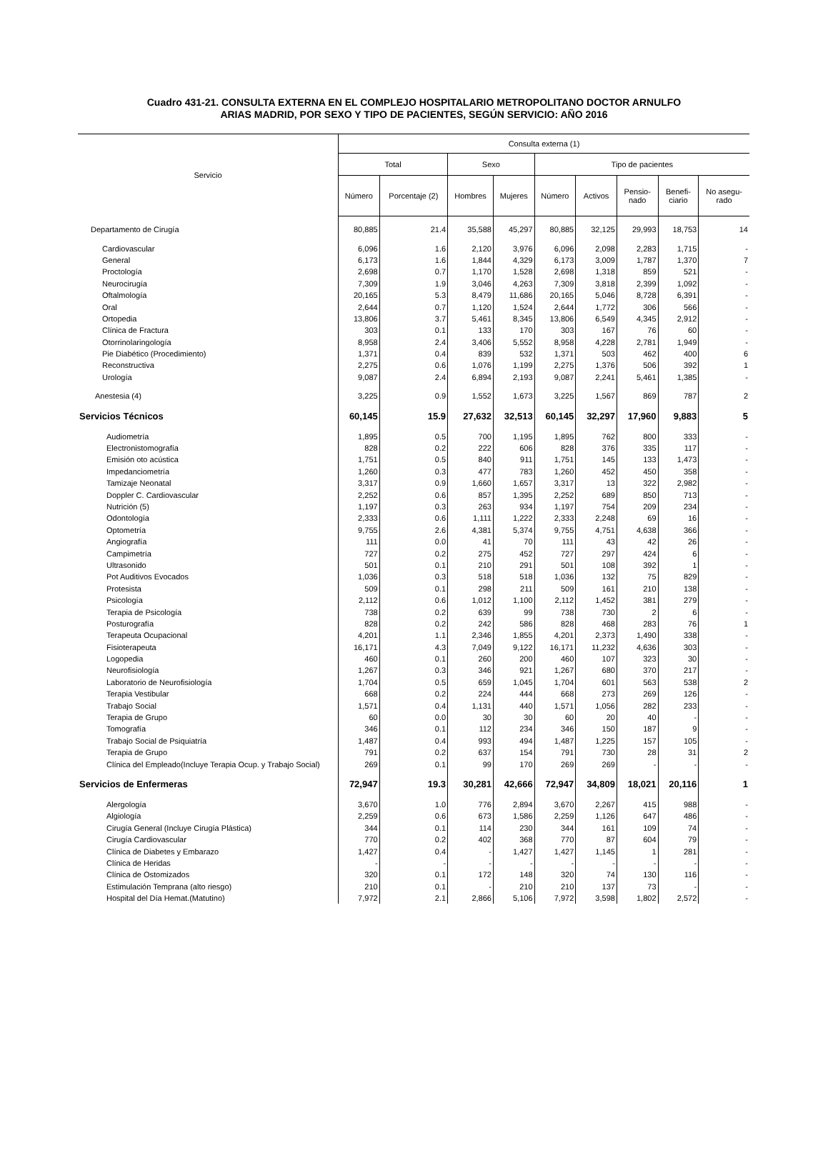Cuadro 431-21. CONSULTA EXTERNA EN EL COMPLEJO HOSPITALARIO METROPOLITANO DOCTOR ARNULFO
ARIAS MADRID, POR SEXO Y TIPO DE PACIENTES, SEGÚN SERVICIO: AÑO 2016
| Servicio | Consulta externa (1) | | | | | | | | |
| --- | --- | --- | --- | --- | --- | --- | --- | --- | --- |
| | Total | | Sexo | | Tipo de pacientes | | | | |
| | Número | Porcentaje (2) | Hombres | Mujeres | Número | Activos | Pensio- nado | Benefi- ciario | No asegu- rado |
| Departamento de Cirugía | 80,885 | 21.4 | 35,588 | 45,297 | 80,885 | 32,125 | 29,993 | 18,753 | 14 |
| Cardiovascular | 6,096 | 1.6 | 2,120 | 3,976 | 6,096 | 2,098 | 2,283 | 1,715 | - |
| General | 6,173 | 1.6 | 1,844 | 4,329 | 6,173 | 3,009 | 1,787 | 1,370 | 7 |
| Proctología | 2,698 | 0.7 | 1,170 | 1,528 | 2,698 | 1,318 | 859 | 521 | - |
| Neurocirugía | 7,309 | 1.9 | 3,046 | 4,263 | 7,309 | 3,818 | 2,399 | 1,092 | - |
| Oftalmología | 20,165 | 5.3 | 8,479 | 11,686 | 20,165 | 5,046 | 8,728 | 6,391 | - |
| Oral | 2,644 | 0.7 | 1,120 | 1,524 | 2,644 | 1,772 | 306 | 566 | - |
| Ortopedia | 13,806 | 3.7 | 5,461 | 8,345 | 13,806 | 6,549 | 4,345 | 2,912 | - |
| Clínica de Fractura | 303 | 0.1 | 133 | 170 | 303 | 167 | 76 | 60 | - |
| Otorrinolaringología | 8,958 | 2.4 | 3,406 | 5,552 | 8,958 | 4,228 | 2,781 | 1,949 | - |
| Pie Diabético (Procedimiento) | 1,371 | 0.4 | 839 | 532 | 1,371 | 503 | 462 | 400 | 6 |
| Reconstructiva | 2,275 | 0.6 | 1,076 | 1,199 | 2,275 | 1,376 | 506 | 392 | 1 |
| Urología | 9,087 | 2.4 | 6,894 | 2,193 | 9,087 | 2,241 | 5,461 | 1,385 | - |
| Anestesia (4) | 3,225 | 0.9 | 1,552 | 1,673 | 3,225 | 1,567 | 869 | 787 | 2 |
| Servicios Técnicos | 60,145 | 15.9 | 27,632 | 32,513 | 60,145 | 32,297 | 17,960 | 9,883 | 5 |
| Audiometría | 1,895 | 0.5 | 700 | 1,195 | 1,895 | 762 | 800 | 333 | - |
| Electronistomografía | 828 | 0.2 | 222 | 606 | 828 | 376 | 335 | 117 | - |
| Emisión oto acústica | 1,751 | 0.5 | 840 | 911 | 1,751 | 145 | 133 | 1,473 | - |
| Impedanciometría | 1,260 | 0.3 | 477 | 783 | 1,260 | 452 | 450 | 358 | - |
| Tamizaje Neonatal | 3,317 | 0.9 | 1,660 | 1,657 | 3,317 | 13 | 322 | 2,982 | - |
| Doppler C. Cardiovascular | 2,252 | 0.6 | 857 | 1,395 | 2,252 | 689 | 850 | 713 | - |
| Nutrición (5) | 1,197 | 0.3 | 263 | 934 | 1,197 | 754 | 209 | 234 | - |
| Odontología | 2,333 | 0.6 | 1,111 | 1,222 | 2,333 | 2,248 | 69 | 16 | - |
| Optometría | 9,755 | 2.6 | 4,381 | 5,374 | 9,755 | 4,751 | 4,638 | 366 | - |
| Angiografía | 111 | 0.0 | 41 | 70 | 111 | 43 | 42 | 26 | - |
| Campimetría | 727 | 0.2 | 275 | 452 | 727 | 297 | 424 | 6 | - |
| Ultrasonido | 501 | 0.1 | 210 | 291 | 501 | 108 | 392 | 1 | - |
| Pot Auditivos Evocados | 1,036 | 0.3 | 518 | 518 | 1,036 | 132 | 75 | 829 | - |
| Protesista | 509 | 0.1 | 298 | 211 | 509 | 161 | 210 | 138 | - |
| Psicología | 2,112 | 0.6 | 1,012 | 1,100 | 2,112 | 1,452 | 381 | 279 | - |
| Terapia de Psicología | 738 | 0.2 | 639 | 99 | 738 | 730 | 2 | 6 | - |
| Posturografía | 828 | 0.2 | 242 | 586 | 828 | 468 | 283 | 76 | 1 |
| Terapeuta Ocupacional | 4,201 | 1.1 | 2,346 | 1,855 | 4,201 | 2,373 | 1,490 | 338 | - |
| Fisioterapeuta | 16,171 | 4.3 | 7,049 | 9,122 | 16,171 | 11,232 | 4,636 | 303 | - |
| Logopedia | 460 | 0.1 | 260 | 200 | 460 | 107 | 323 | 30 | - |
| Neurofisiología | 1,267 | 0.3 | 346 | 921 | 1,267 | 680 | 370 | 217 | - |
| Laboratorio de Neurofisiología | 1,704 | 0.5 | 659 | 1,045 | 1,704 | 601 | 563 | 538 | 2 |
| Terapia Vestibular | 668 | 0.2 | 224 | 444 | 668 | 273 | 269 | 126 | - |
| Trabajo Social | 1,571 | 0.4 | 1,131 | 440 | 1,571 | 1,056 | 282 | 233 | - |
| Terapia de Grupo | 60 | 0.0 | 30 | 30 | 60 | 20 | 40 | - | - |
| Tomografía | 346 | 0.1 | 112 | 234 | 346 | 150 | 187 | 9 | - |
| Trabajo Social de Psiquiatría | 1,487 | 0.4 | 993 | 494 | 1,487 | 1,225 | 157 | 105 | - |
| Terapia de Grupo | 791 | 0.2 | 637 | 154 | 791 | 730 | 28 | 31 | 2 |
| Clínica del Empleado(Incluye Terapia Ocup. y Trabajo Social) | 269 | 0.1 | 99 | 170 | 269 | 269 | - | - | - |
| Servicios de Enfermeras | 72,947 | 19.3 | 30,281 | 42,666 | 72,947 | 34,809 | 18,021 | 20,116 | 1 |
| Alergología | 3,670 | 1.0 | 776 | 2,894 | 3,670 | 2,267 | 415 | 988 | - |
| Algiología | 2,259 | 0.6 | 673 | 1,586 | 2,259 | 1,126 | 647 | 486 | - |
| Cirugía General (Incluye Cirugía Plástica) | 344 | 0.1 | 114 | 230 | 344 | 161 | 109 | 74 | - |
| Cirugía Cardiovascular | 770 | 0.2 | 402 | 368 | 770 | 87 | 604 | 79 | - |
| Clínica de Diabetes y Embarazo | 1,427 | 0.4 | - | 1,427 | 1,427 | 1,145 | 1 | 281 | - |
| Clínica de Heridas | - | - | - | - | - | - | - | - | - |
| Clínica de Ostomizados | 320 | 0.1 | 172 | 148 | 320 | 74 | 130 | 116 | - |
| Estimulación Temprana (alto riesgo) | 210 | 0.1 | - | 210 | 210 | 137 | 73 | - | - |
| Hospital del Día Hemat.(Matutino) | 7,972 | 2.1 | 2,866 | 5,106 | 7,972 | 3,598 | 1,802 | 2,572 | - |